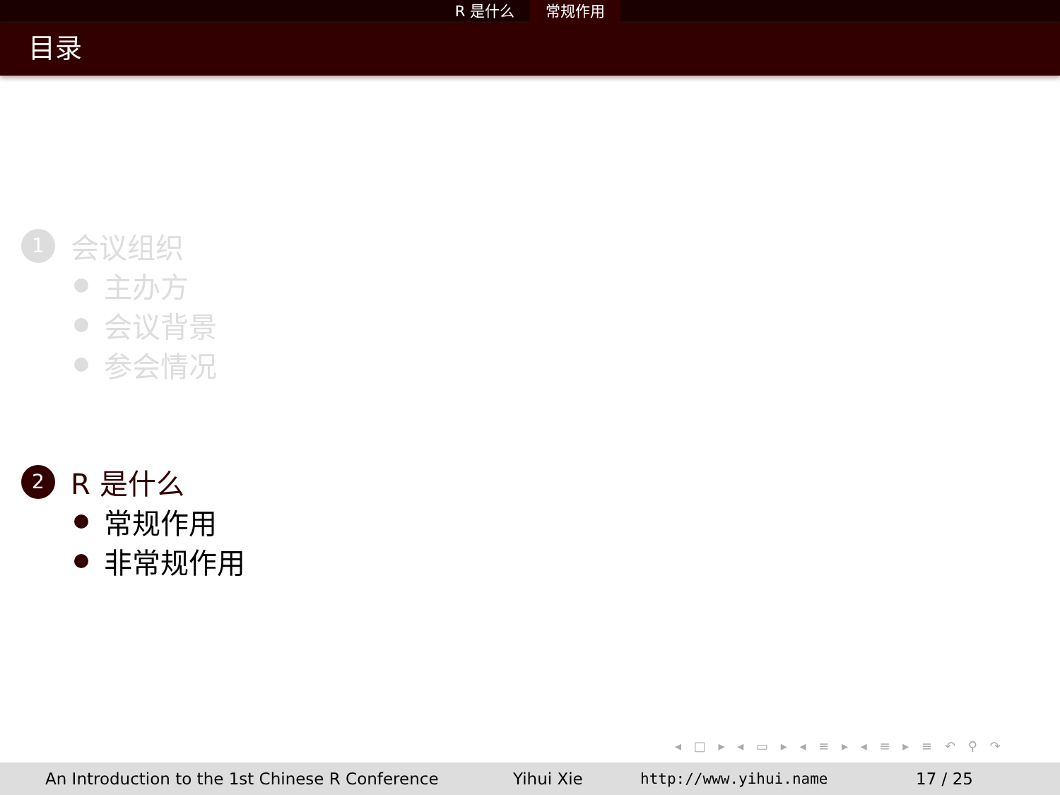R 是什么 常规作用
目录
1
会议组织
主办方
会议背景
参会情况
2
R 是什么
常规作用
非常规作用
◂ □ ▸ ◂ ▭ ▸ ◂ ≡ ▸ ◂ ≡ ▸ ≡ ↶ ⚲ ↷
An Introduction to the 1st Chinese R Conference Yihui Xie http://www.yihui.name 17 / 25